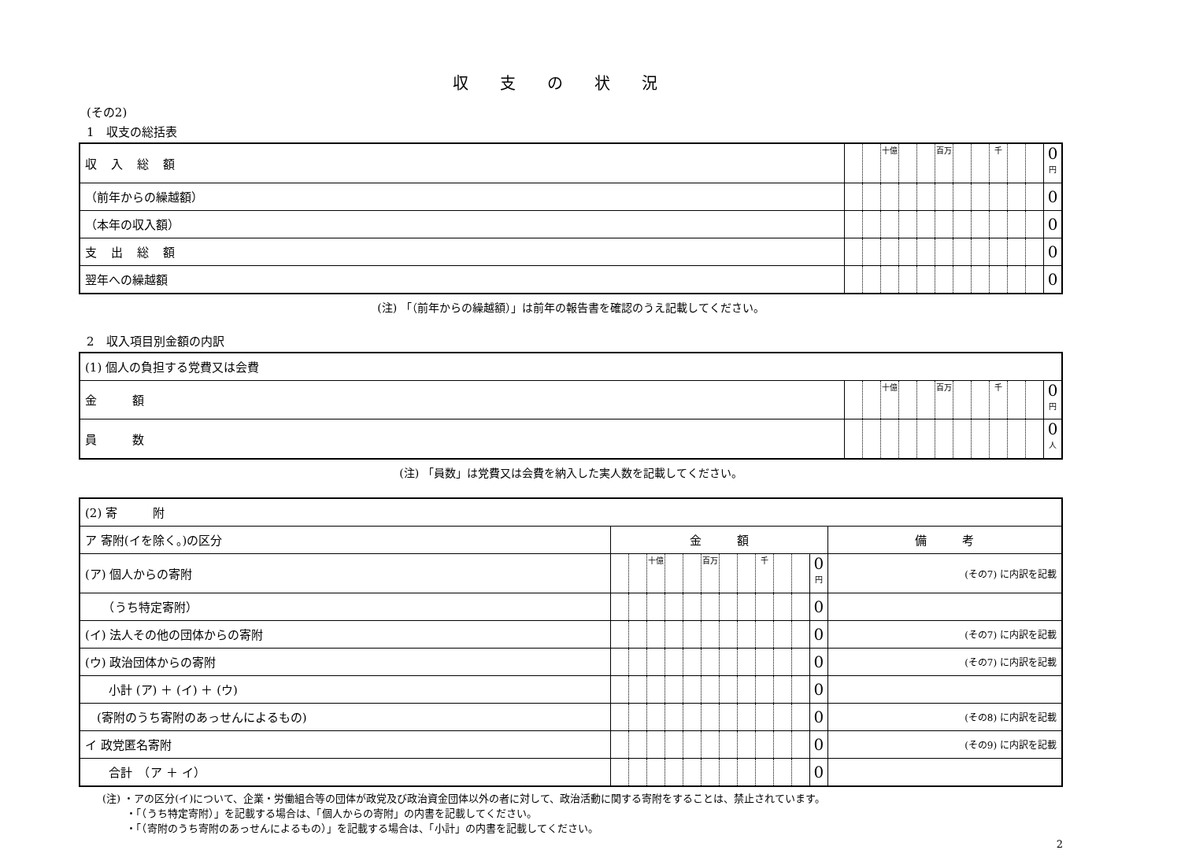収支の状況
(その2)
1　収支の総括表
| 収入総額 | | | 十億 | | | 百万 | | | 千 | | | 0<sup>円</sup> |
| （前年からの繰越額） | | | | | | | | | | | | 0 |
| （本年の収入額） | | | | | | | | | | | | 0 |
| 支出総額 | | | | | | | | | | | | 0 |
| 翌年への繰越額 | | | | | | | | | | | | 0 |
(注) 「（前年からの繰越額）」は前年の報告書を確認のうえ記載してください。
2　収入項目別金額の内訳
| (1) 個人の負担する党費又は会費 | | | | | | | | | | | | |
| 金 額 | | | 十億 | | | 百万 | | | 千 | | | 0<sup>円</sup> |
| 員 数 | | | | | | | | | | | | 0<sup>人</sup> |
(注) 「員数」は党費又は会費を納入した実人数を記載してください。
| (2) 寄 附 | | | | | | | | | | | | | |
| ア 寄附(イを除く。)の区分 | 金 額 | | | | | | | | | | | | 備 考 |
| (ア) 個人からの寄附 | | | 十億 | | | 百万 | | | 千 | | | 0<sup>円</sup> | (その7) に内訳を記載 |
| （うち特定寄附） | | | | | | | | | | | | 0 | |
| (イ) 法人その他の団体からの寄附 | | | | | | | | | | | | 0 | (その7) に内訳を記載 |
| (ウ) 政治団体からの寄附 | | | | | | | | | | | | 0 | (その7) に内訳を記載 |
| 小計 (ア) ＋ (イ) ＋ (ウ) | | | | | | | | | | | | 0 | |
| (寄附のうち寄附のあっせんによるもの) | | | | | | | | | | | | 0 | (その8) に内訳を記載 |
| イ 政党匿名寄附 | | | | | | | | | | | | 0 | (その9) に内訳を記載 |
| 合計 （ア ＋ イ） | | | | | | | | | | | | 0 | |
(注) ・アの区分(イ)について、企業・労働組合等の団体が政党及び政治資金団体以外の者に対して、政治活動に関する寄附をすることは、禁止されています。
　　 ・「（うち特定寄附）」を記載する場合は、「個人からの寄附」の内書を記載してください。
　　 ・「（寄附のうち寄附のあっせんによるもの）」を記載する場合は、「小計」の内書を記載してください。
2